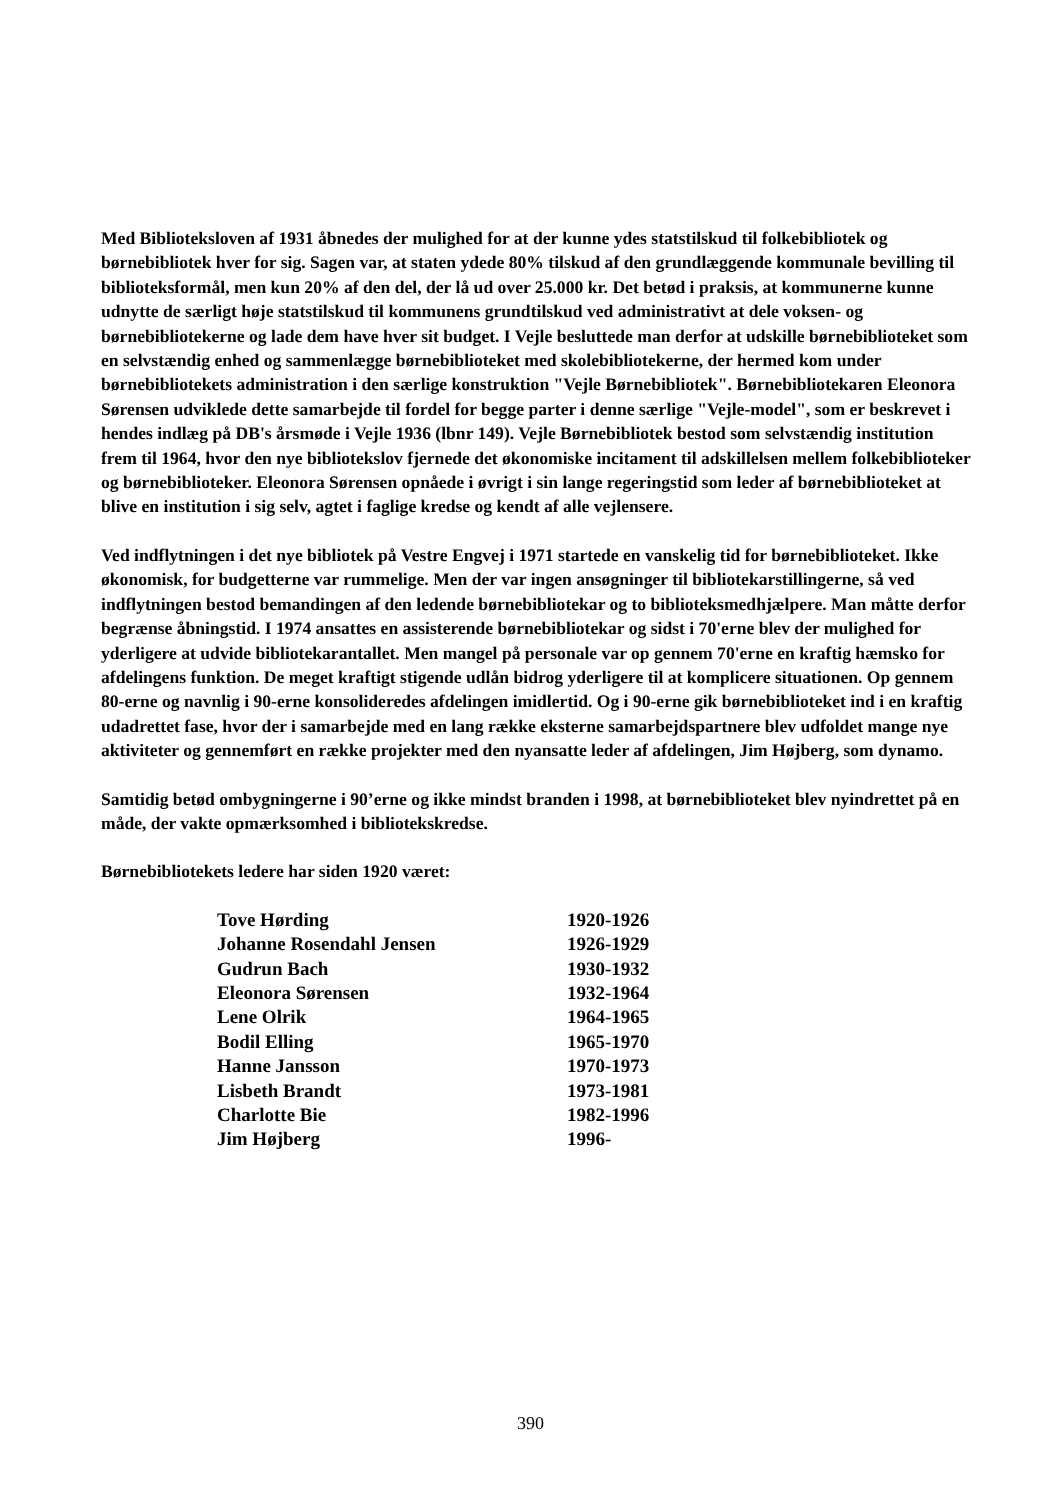Med Biblioteksloven af 1931 åbnedes der mulighed for at der kunne ydes statstilskud til folkebibliotek og børnebibliotek hver for sig. Sagen var, at staten ydede 80% tilskud af den grundlæggende kommunale bevilling til biblioteksformål, men kun 20% af den del, der lå ud over 25.000 kr. Det betød i praksis, at kommunerne kunne udnytte de særligt høje statstilskud til kommunens grundtilskud ved administrativt at dele voksen- og børnebibliotekerne og lade dem have hver sit budget. I Vejle besluttede man derfor at udskille børnebiblioteket som en selvstændig enhed og sammenlægge børnebiblioteket med skolebibliotekerne, der hermed kom under børnebibliotekets administration i den særlige konstruktion "Vejle Børnebibliotek". Børnebibliotekaren Eleonora Sørensen udviklede dette samarbejde til fordel for begge parter i denne særlige "Vejle-model", som er beskrevet i hendes indlæg på DB's årsmøde i Vejle 1936 (lbnr 149). Vejle Børnebibliotek bestod som selvstændig institution frem til 1964, hvor den nye bibliotekslov fjernede det økonomiske incitament til adskillelsen mellem folkebiblioteker og børnebiblioteker. Eleonora Sørensen opnåede i øvrigt i sin lange regeringstid som leder af børnebiblioteket at blive en institution i sig selv, agtet i faglige kredse og kendt af alle vejlensere.
Ved indflytningen i det nye bibliotek på Vestre Engvej i 1971 startede en vanskelig tid for børnebiblioteket. Ikke økonomisk, for budgetterne var rummelige. Men der var ingen ansøgninger til bibliotekarstillingerne, så ved indflytningen bestod bemandingen af den ledende børnebibliotekar og to biblioteksmedhjælpere. Man måtte derfor begrænse åbningstid. I 1974 ansattes en assisterende børnebibliotekar og sidst i 70'erne blev der mulighed for yderligere at udvide bibliotekarantallet. Men mangel på personale var op gennem 70'erne en kraftig hæmsko for afdelingens funktion. De meget kraftigt stigende udlån bidrog yderligere til at komplicere situationen. Op gennem 80-erne og navnlig i 90-erne konsolideredes afdelingen imidlertid. Og i 90-erne gik børnebiblioteket ind i en kraftig udadrettet fase, hvor der i samarbejde med en lang række eksterne samarbejdspartnere blev udfoldet mange nye aktiviteter og gennemført en række projekter med den nyansatte leder af afdelingen, Jim Højberg, som dynamo.
Samtidig betød ombygningerne i 90’erne og ikke mindst branden i 1998, at børnebiblioteket blev nyindrettet på en måde, der vakte opmærksomhed i bibliotekskredse.
Børnebibliotekets ledere har siden 1920 været:
| Tove Hørding | 1920-1926 |
| Johanne Rosendahl Jensen | 1926-1929 |
| Gudrun Bach | 1930-1932 |
| Eleonora Sørensen | 1932-1964 |
| Lene Olrik | 1964-1965 |
| Bodil Elling | 1965-1970 |
| Hanne Jansson | 1970-1973 |
| Lisbeth Brandt | 1973-1981 |
| Charlotte Bie | 1982-1996 |
| Jim Højberg | 1996- |
390